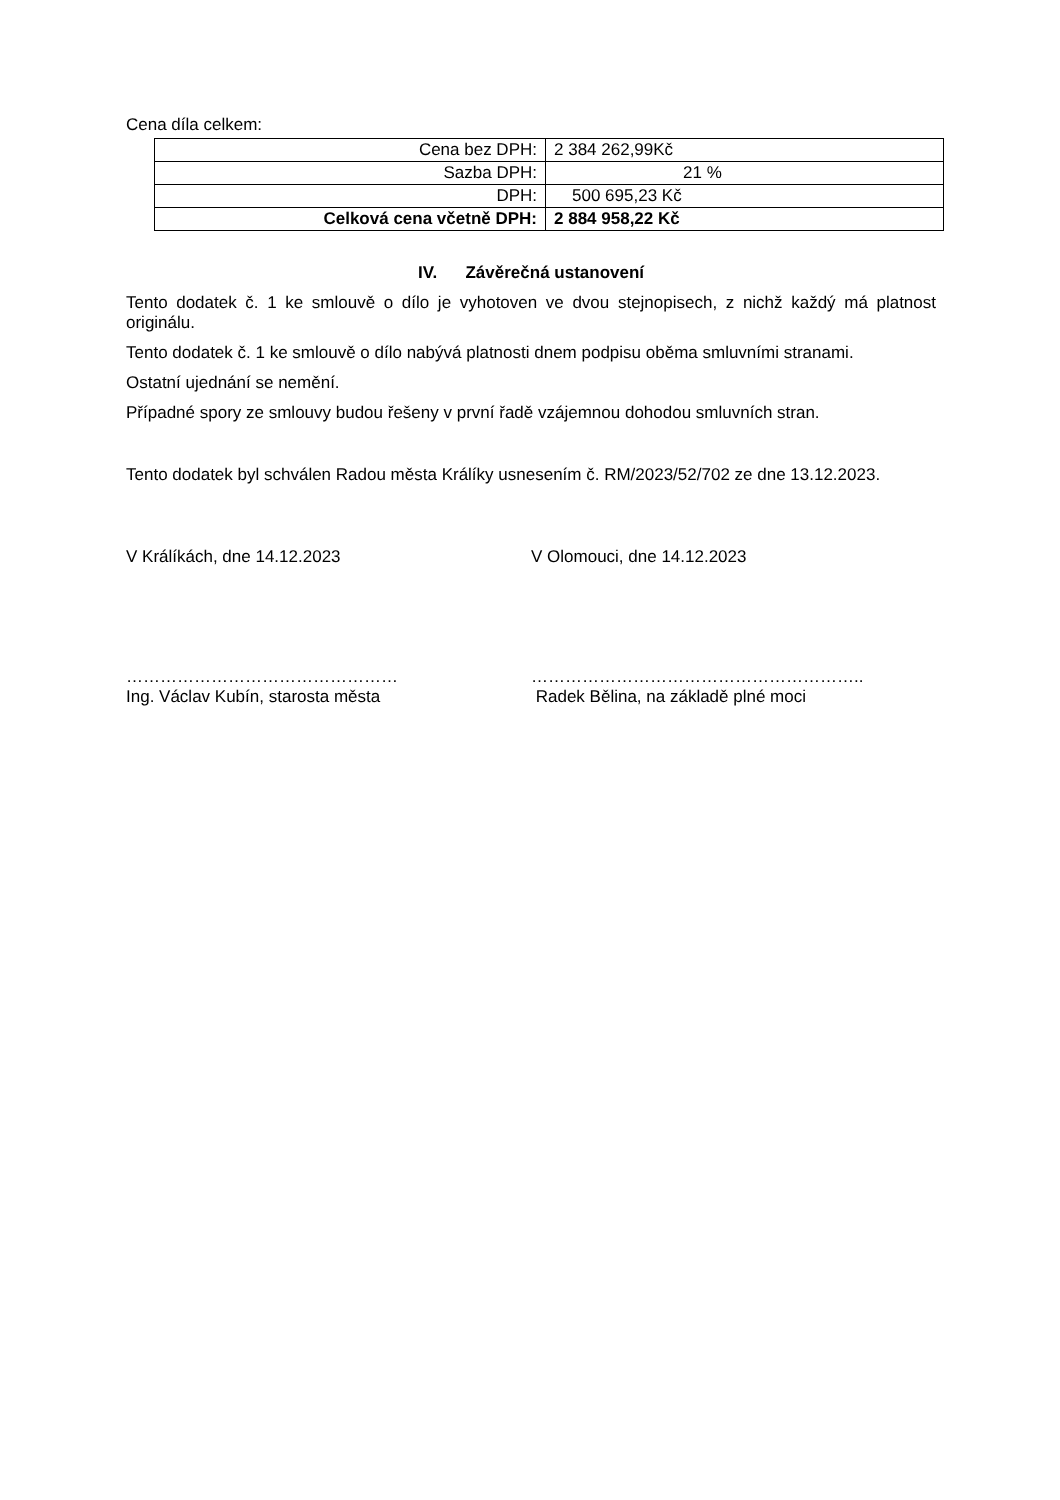Cena díla celkem:
| Cena bez DPH: | 2 384 262,99Kč |
| Sazba DPH: | 21 % |
| DPH: | 500 695,23 Kč |
| Celková cena včetně DPH: | 2 884 958,22 Kč |
IV. Závěrečná ustanovení
Tento dodatek č. 1 ke smlouvě o dílo je vyhotoven ve dvou stejnopisech, z nichž každý má platnost originálu.
Tento dodatek č. 1 ke smlouvě o dílo nabývá platnosti dnem podpisu oběma smluvními stranami.
Ostatní ujednání se nemění.
Případné spory ze smlouvy budou řešeny v první řadě vzájemnou dohodou smluvních stran.
Tento dodatek byl schválen Radou města Králíky usnesením č. RM/2023/52/702 ze dne 13.12.2023.
V Králíkách, dne 14.12.2023 V Olomouci, dne 14.12.2023
…………………………………………
Ing. Václav Kubín, starosta města
…………………………………………………..
Radek Bělina, na základě plné moci